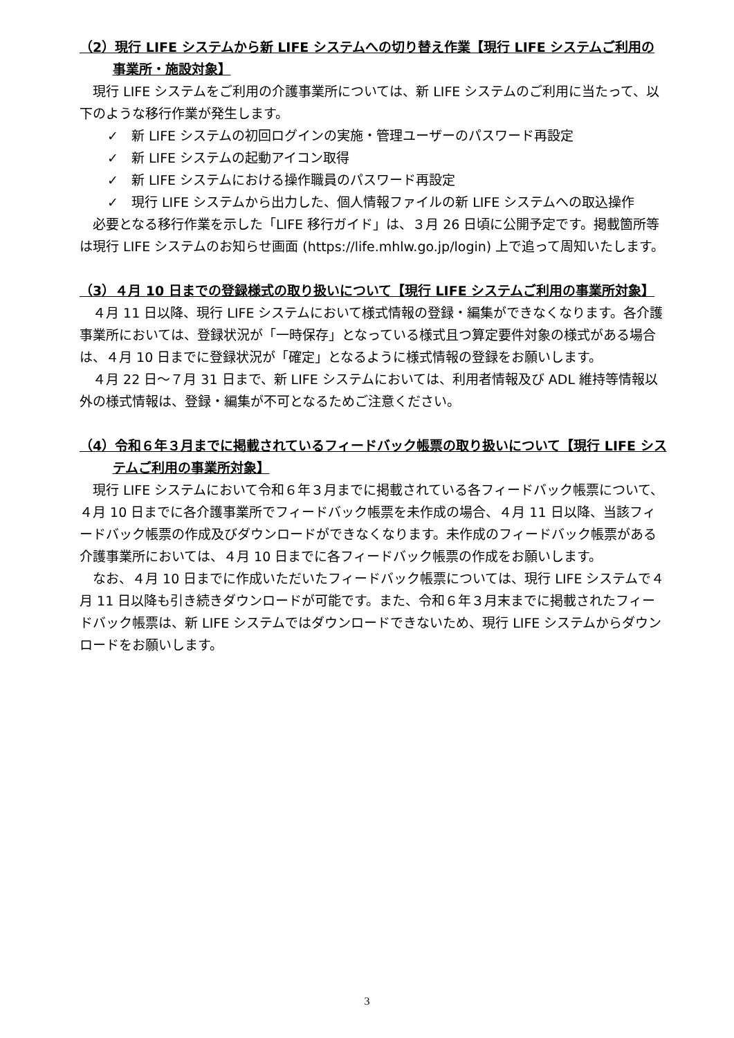（2）現行 LIFE システムから新 LIFE システムへの切り替え作業【現行 LIFE システムご利用の事業所・施設対象】
現行 LIFE システムをご利用の介護事業所については、新 LIFE システムのご利用に当たって、以下のような移行作業が発生します。
✓　新 LIFE システムの初回ログインの実施・管理ユーザーのパスワード再設定
✓　新 LIFE システムの起動アイコン取得
✓　新 LIFE システムにおける操作職員のパスワード再設定
✓　現行 LIFE システムから出力した、個人情報ファイルの新 LIFE システムへの取込操作
必要となる移行作業を示した「LIFE 移行ガイド」は、３月 26 日頃に公開予定です。掲載箇所等は現行 LIFE システムのお知らせ画面 (https://life.mhlw.go.jp/login) 上で追って周知いたします。
（3）４月 10 日までの登録様式の取り扱いについて【現行 LIFE システムご利用の事業所対象】
４月 11 日以降、現行 LIFE システムにおいて様式情報の登録・編集ができなくなります。各介護事業所においては、登録状況が「一時保存」となっている様式且つ算定要件対象の様式がある場合は、４月 10 日までに登録状況が「確定」となるように様式情報の登録をお願いします。
４月 22 日～７月 31 日まで、新 LIFE システムにおいては、利用者情報及び ADL 維持等情報以外の様式情報は、登録・編集が不可となるためご注意ください。
（4）令和６年３月までに掲載されているフィードバック帳票の取り扱いについて【現行 LIFE システムご利用の事業所対象】
現行 LIFE システムにおいて令和６年３月までに掲載されている各フィードバック帳票について、４月 10 日までに各介護事業所でフィードバック帳票を未作成の場合、４月 11 日以降、当該フィードバック帳票の作成及びダウンロードができなくなります。未作成のフィードバック帳票がある介護事業所においては、４月 10 日までに各フィードバック帳票の作成をお願いします。
なお、４月 10 日までに作成いただいたフィードバック帳票については、現行 LIFE システムで４月 11 日以降も引き続きダウンロードが可能です。また、令和６年３月末までに掲載されたフィードバック帳票は、新 LIFE システムではダウンロードできないため、現行 LIFE システムからダウンロードをお願いします。
3